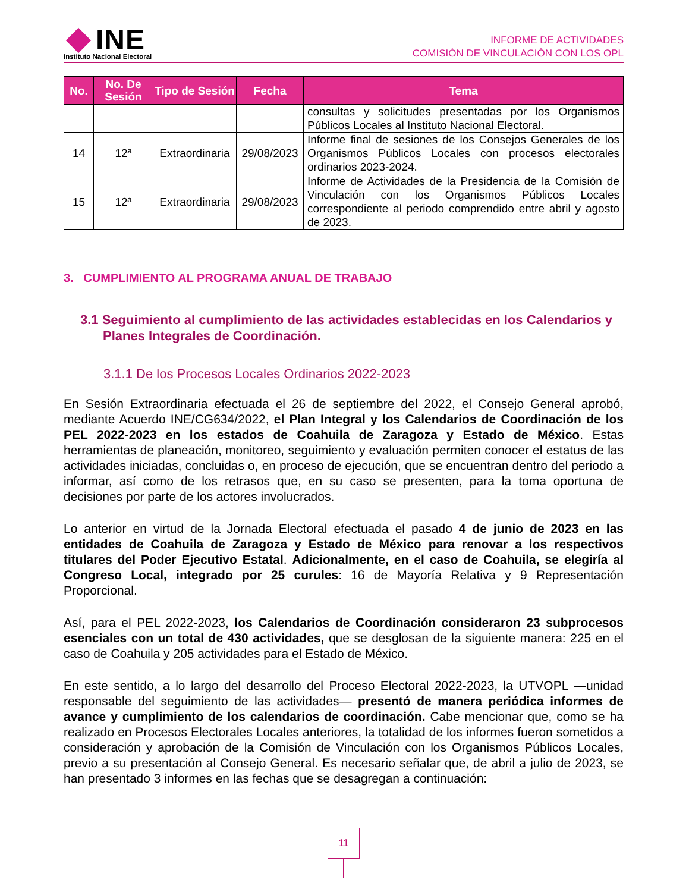INE
Instituto Nacional Electoral
INFORME DE ACTIVIDADES
COMISIÓN DE VINCULACIÓN CON LOS OPL
| No. | No. De Sesión | Tipo de Sesión | Fecha | Tema |
| --- | --- | --- | --- | --- |
| | | | | consultas y solicitudes presentadas por los Organismos Públicos Locales al Instituto Nacional Electoral. |
| 14 | 12ª | Extraordinaria | 29/08/2023 | Informe final de sesiones de los Consejos Generales de los Organismos Públicos Locales con procesos electorales ordinarios 2023-2024. |
| 15 | 12ª | Extraordinaria | 29/08/2023 | Informe de Actividades de la Presidencia de la Comisión de Vinculación con los Organismos Públicos Locales correspondiente al periodo comprendido entre abril y agosto de 2023. |
3. CUMPLIMIENTO AL PROGRAMA ANUAL DE TRABAJO
3.1 Seguimiento al cumplimiento de las actividades establecidas en los Calendarios y Planes Integrales de Coordinación.
3.1.1 De los Procesos Locales Ordinarios 2022-2023
En Sesión Extraordinaria efectuada el 26 de septiembre del 2022, el Consejo General aprobó, mediante Acuerdo INE/CG634/2022, el Plan Integral y los Calendarios de Coordinación de los PEL 2022-2023 en los estados de Coahuila de Zaragoza y Estado de México. Estas herramientas de planeación, monitoreo, seguimiento y evaluación permiten conocer el estatus de las actividades iniciadas, concluidas o, en proceso de ejecución, que se encuentran dentro del periodo a informar, así como de los retrasos que, en su caso se presenten, para la toma oportuna de decisiones por parte de los actores involucrados.
Lo anterior en virtud de la Jornada Electoral efectuada el pasado 4 de junio de 2023 en las entidades de Coahuila de Zaragoza y Estado de México para renovar a los respectivos titulares del Poder Ejecutivo Estatal. Adicionalmente, en el caso de Coahuila, se elegiría al Congreso Local, integrado por 25 curules: 16 de Mayoría Relativa y 9 Representación Proporcional.
Así, para el PEL 2022-2023, los Calendarios de Coordinación consideraron 23 subprocesos esenciales con un total de 430 actividades, que se desglosan de la siguiente manera: 225 en el caso de Coahuila y 205 actividades para el Estado de México.
En este sentido, a lo largo del desarrollo del Proceso Electoral 2022-2023, la UTVOPL —unidad responsable del seguimiento de las actividades— presentó de manera periódica informes de avance y cumplimiento de los calendarios de coordinación. Cabe mencionar que, como se ha realizado en Procesos Electorales Locales anteriores, la totalidad de los informes fueron sometidos a consideración y aprobación de la Comisión de Vinculación con los Organismos Públicos Locales, previo a su presentación al Consejo General. Es necesario señalar que, de abril a julio de 2023, se han presentado 3 informes en las fechas que se desagregan a continuación:
11